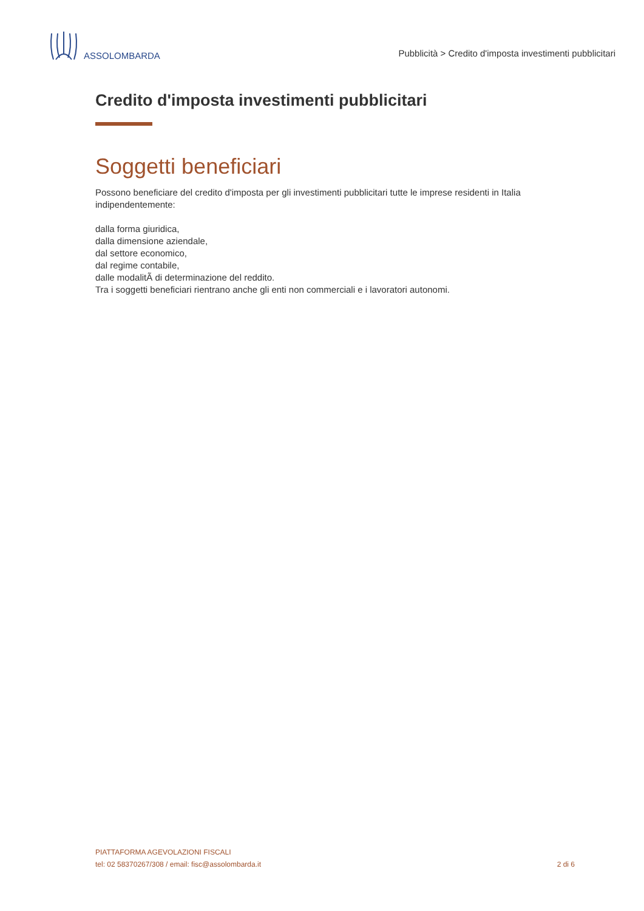ASSOLOMBARDA
Pubblicità > Credito d'imposta investimenti pubblicitari
Credito d'imposta investimenti pubblicitari
Soggetti beneficiari
Possono beneficiare del credito d'imposta per gli investimenti pubblicitari tutte le imprese residenti in Italia indipendentemente:
dalla forma giuridica,
dalla dimensione aziendale,
dal settore economico,
dal regime contabile,
dalle modalitÃ di determinazione del reddito.
Tra i soggetti beneficiari rientrano anche gli enti non commerciali e i lavoratori autonomi.
PIATTAFORMA AGEVOLAZIONI FISCALI
tel: 02 58370267/308 / email: fisc@assolombarda.it
2 di 6